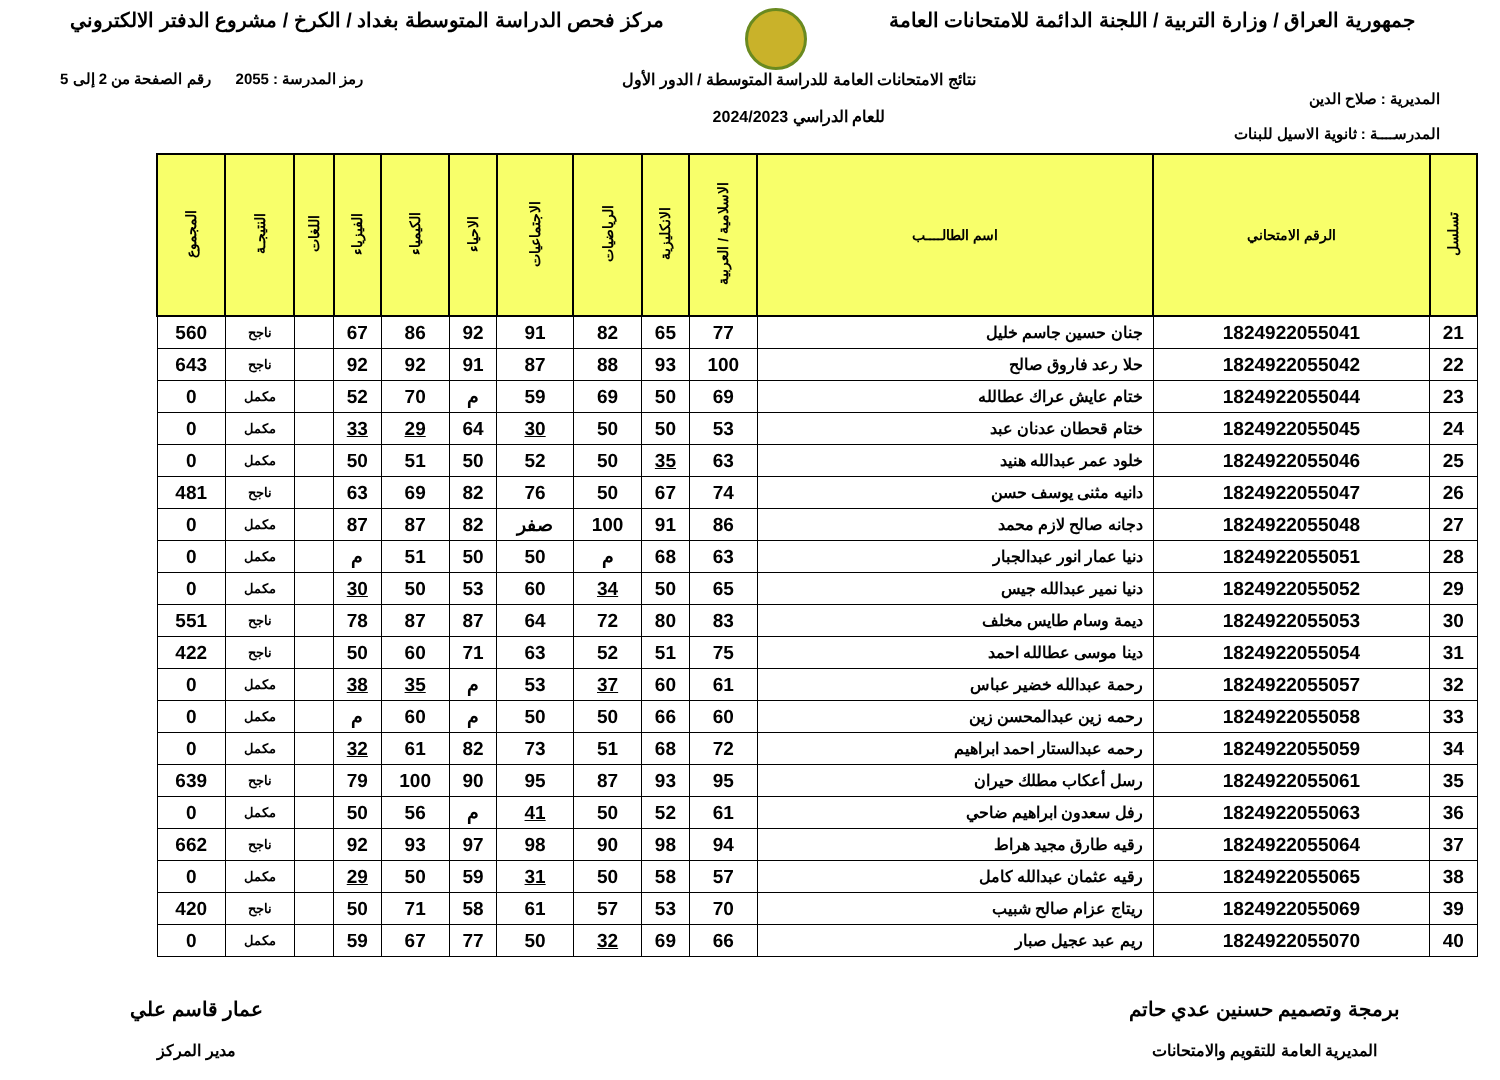جمهورية العراق / وزارة التربية / اللجنة الدائمة للامتحانات العامة
مركز فحص الدراسة المتوسطة بغداد / الكرخ / مشروع الدفتر الالكتروني
المديرية : صلاح الدين
المدرســــة : ثانوية الاسيل للبنات
نتائج الامتحانات العامة للدراسة المتوسطة / الدور الأول
للعام الدراسي 2024/2023
رمز المدرسة : 2055 رقم الصفحة من 2 إلى 5
| تسلسل | الرقم الامتحاني | اسم الطالــــب | الاسلامية / العربية | الانكليزية | الرياضيات | الاجتماعيات | الاحياء | الكيمياء | الفيزياء | اللغات | النتيجـة | المجموع |
| --- | --- | --- | --- | --- | --- | --- | --- | --- | --- | --- | --- | --- |
| 21 | 1824922055041 | جنان حسين جاسم خليل | 77 | 65 | 82 | 91 | 92 | 86 | 67 | | ناجح | 560 |
| 22 | 1824922055042 | حلا رعد فاروق صالح | 100 | 93 | 88 | 87 | 91 | 92 | 92 | | ناجح | 643 |
| 23 | 1824922055044 | ختام عايش عراك عطالله | 69 | 50 | 69 | 59 | م | 70 | 52 | | مكمل | 0 |
| 24 | 1824922055045 | ختام قحطان عدنان عبد | 53 | 50 | 50 | 30 | 64 | 29 | 33 | | مكمل | 0 |
| 25 | 1824922055046 | خلود عمر عبدالله هنيد | 63 | 35 | 50 | 52 | 50 | 51 | 50 | | مكمل | 0 |
| 26 | 1824922055047 | دانيه مثنى يوسف حسن | 74 | 67 | 50 | 76 | 82 | 69 | 63 | | ناجح | 481 |
| 27 | 1824922055048 | دجانه صالح لازم محمد | 86 | 91 | 100 | صفر | 82 | 87 | 87 | | مكمل | 0 |
| 28 | 1824922055051 | دنيا عمار انور عبدالجبار | 63 | 68 | م | 50 | 50 | 51 | م | | مكمل | 0 |
| 29 | 1824922055052 | دنيا نمير عبدالله جيس | 65 | 50 | 34 | 60 | 53 | 50 | 30 | | مكمل | 0 |
| 30 | 1824922055053 | ديمة وسام طايس مخلف | 83 | 80 | 72 | 64 | 87 | 87 | 78 | | ناجح | 551 |
| 31 | 1824922055054 | دينا موسى عطالله احمد | 75 | 51 | 52 | 63 | 71 | 60 | 50 | | ناجح | 422 |
| 32 | 1824922055057 | رحمة عبدالله خضير عباس | 61 | 60 | 37 | 53 | م | 35 | 38 | | مكمل | 0 |
| 33 | 1824922055058 | رحمه زين عبدالمحسن زين | 60 | 66 | 50 | 50 | م | 60 | م | | مكمل | 0 |
| 34 | 1824922055059 | رحمه عبدالستار احمد ابراهيم | 72 | 68 | 51 | 73 | 82 | 61 | 32 | | مكمل | 0 |
| 35 | 1824922055061 | رسل أعكاب مطلك حيران | 95 | 93 | 87 | 95 | 90 | 100 | 79 | | ناجح | 639 |
| 36 | 1824922055063 | رفل سعدون ابراهيم ضاحي | 61 | 52 | 50 | 41 | م | 56 | 50 | | مكمل | 0 |
| 37 | 1824922055064 | رقيه طارق مجيد هراط | 94 | 98 | 90 | 98 | 97 | 93 | 92 | | ناجح | 662 |
| 38 | 1824922055065 | رقيه عثمان عبدالله كامل | 57 | 58 | 50 | 31 | 59 | 50 | 29 | | مكمل | 0 |
| 39 | 1824922055069 | ريتاج عزام صالح شبيب | 70 | 53 | 57 | 61 | 58 | 71 | 50 | | ناجح | 420 |
| 40 | 1824922055070 | ريم عبد عجيل صبار | 66 | 69 | 32 | 50 | 77 | 67 | 59 | | مكمل | 0 |
برمجة وتصميم حسنين عدي حاتم
المديرية العامة للتقويم والامتحانات
عمار قاسم علي
مدير المركز